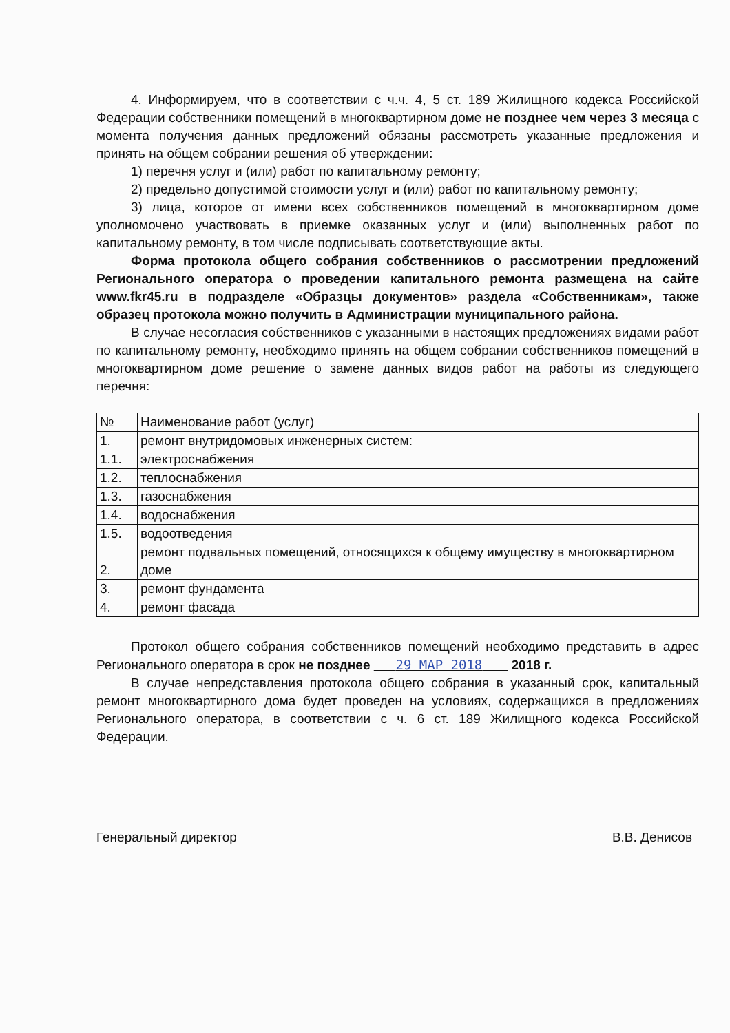4. Информируем, что в соответствии с ч.ч. 4, 5 ст. 189 Жилищного кодекса Российской Федерации собственники помещений в многоквартирном доме не позднее чем через 3 месяца с момента получения данных предложений обязаны рассмотреть указанные предложения и принять на общем собрании решения об утверждении:
1) перечня услуг и (или) работ по капитальному ремонту;
2) предельно допустимой стоимости услуг и (или) работ по капитальному ремонту;
3) лица, которое от имени всех собственников помещений в многоквартирном доме уполномочено участвовать в приемке оказанных услуг и (или) выполненных работ по капитальному ремонту, в том числе подписывать соответствующие акты.
Форма протокола общего собрания собственников о рассмотрении предложений Регионального оператора о проведении капитального ремонта размещена на сайте www.fkr45.ru в подразделе «Образцы документов» раздела «Собственникам», также образец протокола можно получить в Администрации муниципального района.
В случае несогласия собственников с указанными в настоящих предложениях видами работ по капитальному ремонту, необходимо принять на общем собрании собственников помещений в многоквартирном доме решение о замене данных видов работ на работы из следующего перечня:
| № | Наименование работ (услуг) |
| 1. | ремонт внутридомовых инженерных систем: |
| 1.1. | электроснабжения |
| 1.2. | теплоснабжения |
| 1.3. | газоснабжения |
| 1.4. | водоснабжения |
| 1.5. | водоотведения |
| 2. | ремонт подвальных помещений, относящихся к общему имуществу в многоквартирном доме |
| 3. | ремонт фундамента |
| 4. | ремонт фасада |
Протокол общего собрания собственников помещений необходимо представить в адрес Регионального оператора в срок не позднее 29 МАР 2018 2018 г.
В случае непредставления протокола общего собрания в указанный срок, капитальный ремонт многоквартирного дома будет проведен на условиях, содержащихся в предложениях Регионального оператора, в соответствии с ч. 6 ст. 189 Жилищного кодекса Российской Федерации.
Генеральный директор В.В. Денисов